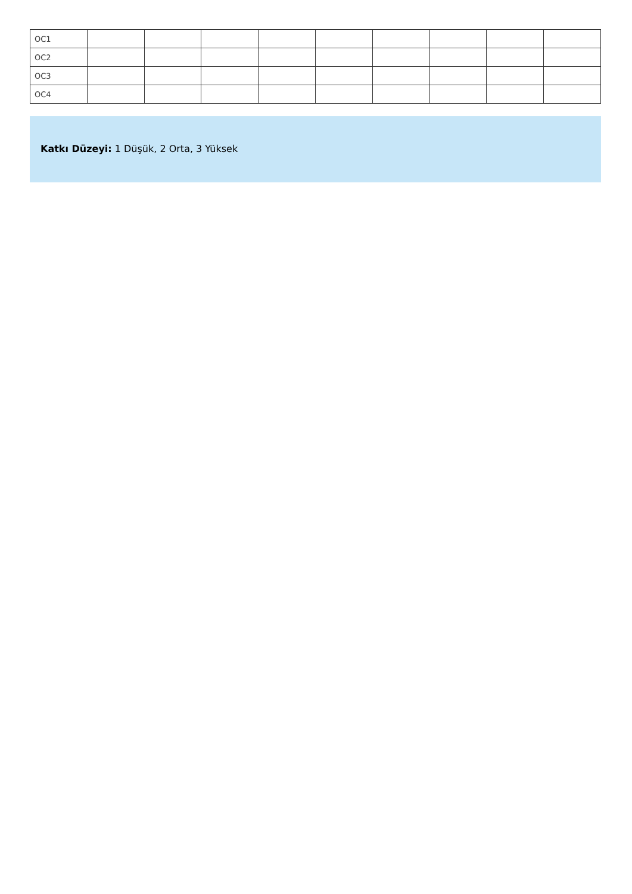| OC1 | | | | | | | | | |
| OC2 | | | | | | | | | |
| OC3 | | | | | | | | | |
| OC4 | | | | | | | | | |
Katkı Düzeyi: 1 Düşük, 2 Orta, 3 Yüksek